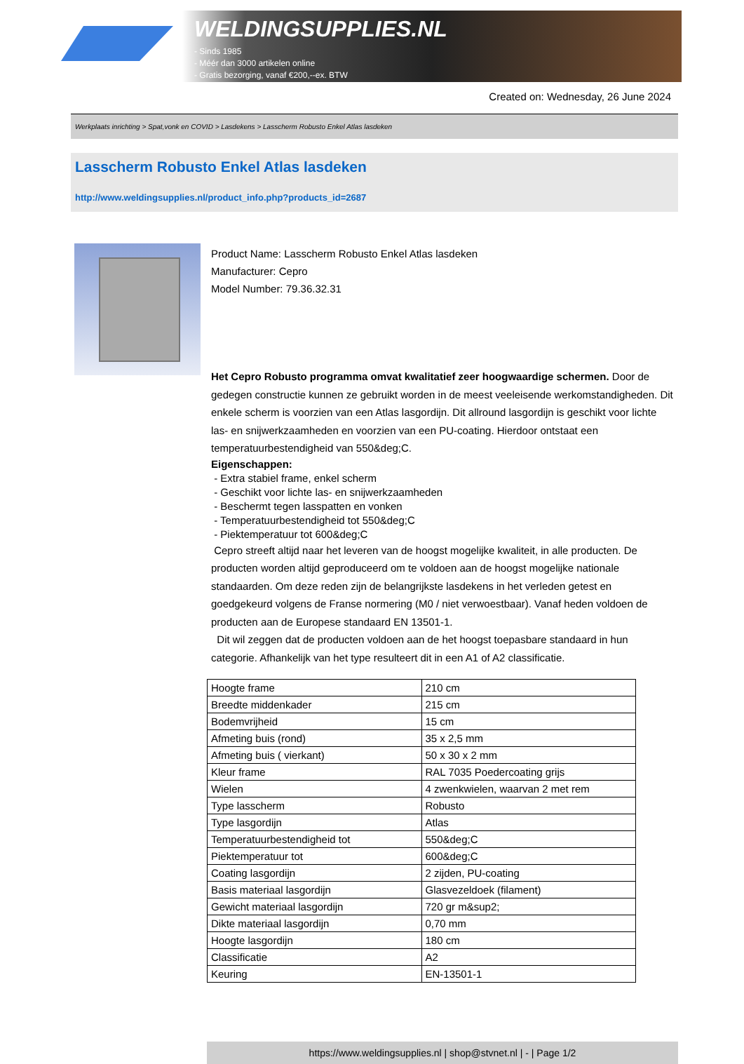WELDINGSUPPLIES.NL
- Sinds 1985
- Méér dan 3000 artikelen online
- Gratis bezorging, vanaf €200,--ex. BTW
Created on: Wednesday, 26 June 2024
Werkplaats inrichting > Spat,vonk en COVID > Lasdekens > Lasscherm Robusto Enkel Atlas lasdeken
Lasscherm Robusto Enkel Atlas lasdeken
http://www.weldingsupplies.nl/product_info.php?products_id=2687
Product Name: Lasscherm Robusto Enkel Atlas lasdeken
Manufacturer: Cepro
Model Number: 79.36.32.31
Het Cepro Robusto programma omvat kwalitatief zeer hoogwaardige schermen. Door de gedegen constructie kunnen ze gebruikt worden in de meest veeleisende werkomstandigheden. Dit enkele scherm is voorzien van een Atlas lasgordijn. Dit allround lasgordijn is geschikt voor lichte las- en snijwerkzaamheden en voorzien van een PU-coating. Hierdoor ontstaat een temperatuurbestendigheid van 550&deg;C.
Eigenschappen:
- Extra stabiel frame, enkel scherm
- Geschikt voor lichte las- en snijwerkzaamheden
- Beschermt tegen lasspatten en vonken
- Temperatuurbestendigheid tot 550&deg;C
- Piektemperatuur tot 600&deg;C
Cepro streeft altijd naar het leveren van de hoogst mogelijke kwaliteit, in alle producten. De producten worden altijd geproduceerd om te voldoen aan de hoogst mogelijke nationale standaarden. Om deze reden zijn de belangrijkste lasdekens in het verleden getest en goedgekeurd volgens de Franse normering (M0 / niet verwoestbaar). Vanaf heden voldoen de producten aan de Europese standaard EN 13501-1.
Dit wil zeggen dat de producten voldoen aan de het hoogst toepasbare standaard in hun categorie. Afhankelijk van het type resulteert dit in een A1 of A2 classificatie.
| Hoogte frame | 210 cm |
| Breedte middenkader | 215 cm |
| Bodemvrijheid | 15 cm |
| Afmeting buis (rond) | 35 x 2,5 mm |
| Afmeting buis ( vierkant) | 50 x 30 x 2 mm |
| Kleur frame | RAL 7035 Poedercoating grijs |
| Wielen | 4 zwenkwielen, waarvan 2 met rem |
| Type lasscherm | Robusto |
| Type lasgordijn | Atlas |
| Temperatuurbestendigheid tot | 550&deg;C |
| Piektemperatuur tot | 600&deg;C |
| Coating lasgordijn | 2 zijden, PU-coating |
| Basis materiaal lasgordijn | Glasvezeldoek (filament) |
| Gewicht materiaal lasgordijn | 720 gr m&sup2; |
| Dikte materiaal lasgordijn | 0,70 mm |
| Hoogte lasgordijn | 180 cm |
| Classificatie | A2 |
| Keuring | EN-13501-1 |
https://www.weldingsupplies.nl | shop@stvnet.nl | - | Page 1/2